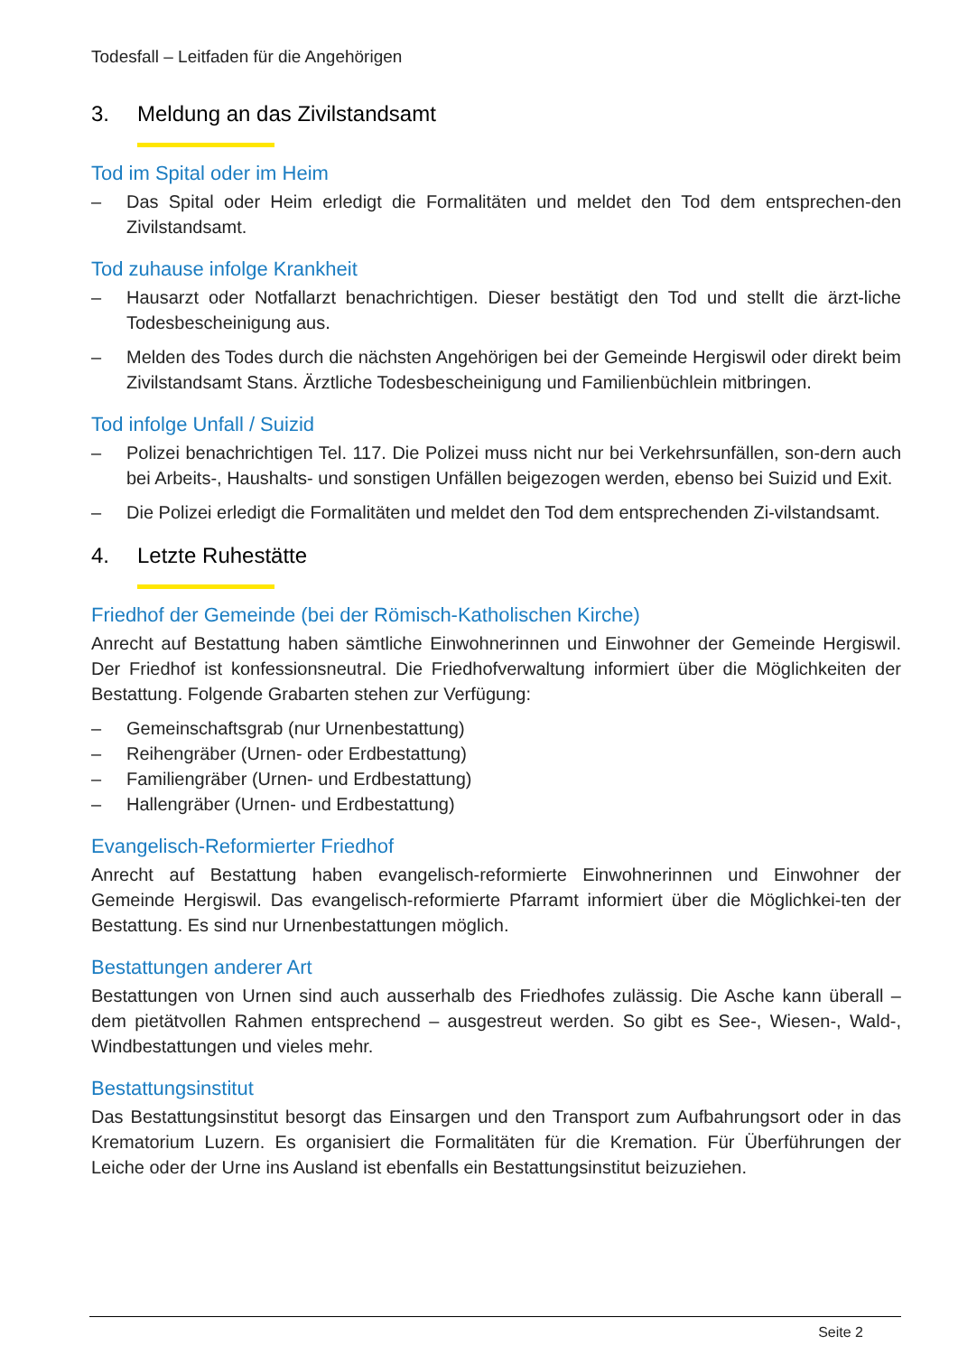Todesfall – Leitfaden für die Angehörigen
3. Meldung an das Zivilstandsamt
Tod im Spital oder im Heim
– Das Spital oder Heim erledigt die Formalitäten und meldet den Tod dem entsprechen-den Zivilstandsamt.
Tod zuhause infolge Krankheit
– Hausarzt oder Notfallarzt benachrichtigen. Dieser bestätigt den Tod und stellt die ärzt-liche Todesbescheinigung aus.
– Melden des Todes durch die nächsten Angehörigen bei der Gemeinde Hergiswil oder direkt beim Zivilstandsamt Stans. Ärztliche Todesbescheinigung und Familienbüchlein mitbringen.
Tod infolge Unfall / Suizid
– Polizei benachrichtigen Tel. 117. Die Polizei muss nicht nur bei Verkehrsunfällen, son-dern auch bei Arbeits-, Haushalts- und sonstigen Unfällen beigezogen werden, ebenso bei Suizid und Exit.
– Die Polizei erledigt die Formalitäten und meldet den Tod dem entsprechenden Zi-vilstandsamt.
4. Letzte Ruhestätte
Friedhof der Gemeinde (bei der Römisch-Katholischen Kirche)
Anrecht auf Bestattung haben sämtliche Einwohnerinnen und Einwohner der Gemeinde Hergiswil. Der Friedhof ist konfessionsneutral. Die Friedhofverwaltung informiert über die Möglichkeiten der Bestattung. Folgende Grabarten stehen zur Verfügung:
– Gemeinschaftsgrab (nur Urnenbestattung)
– Reihengräber (Urnen- oder Erdbestattung)
– Familiengräber (Urnen- und Erdbestattung)
– Hallengräber (Urnen- und Erdbestattung)
Evangelisch-Reformierter Friedhof
Anrecht auf Bestattung haben evangelisch-reformierte Einwohnerinnen und Einwohner der Gemeinde Hergiswil. Das evangelisch-reformierte Pfarramt informiert über die Möglichkei-ten der Bestattung. Es sind nur Urnenbestattungen möglich.
Bestattungen anderer Art
Bestattungen von Urnen sind auch ausserhalb des Friedhofes zulässig. Die Asche kann überall – dem pietätvollen Rahmen entsprechend – ausgestreut werden. So gibt es See-, Wiesen-, Wald-, Windbestattungen und vieles mehr.
Bestattungsinstitut
Das Bestattungsinstitut besorgt das Einsargen und den Transport zum Aufbahrungsort oder in das Krematorium Luzern. Es organisiert die Formalitäten für die Kremation. Für Überführungen der Leiche oder der Urne ins Ausland ist ebenfalls ein Bestattungsinstitut beizuziehen.
Seite 2